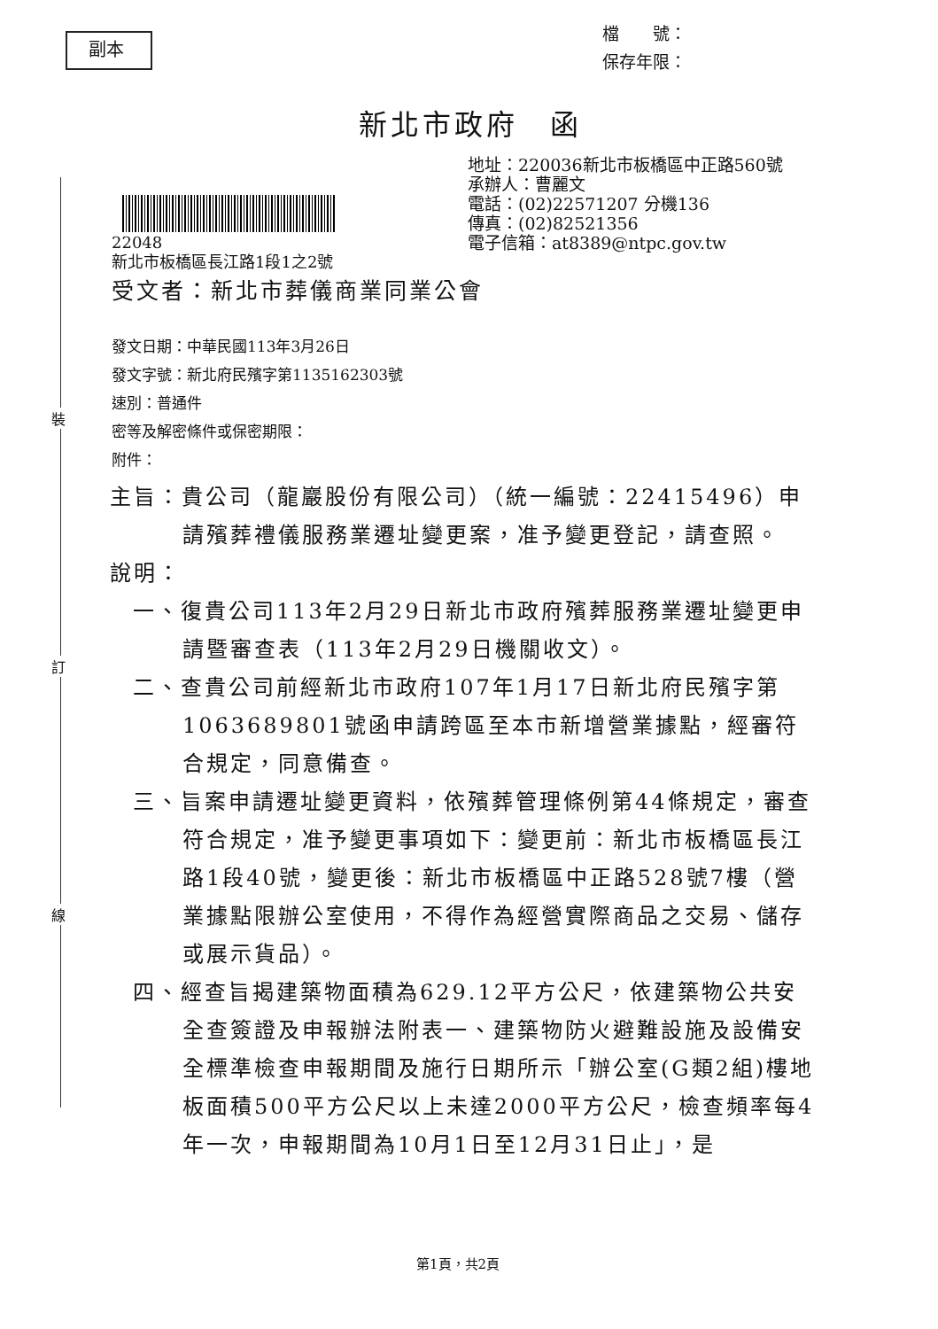副本
檔　　號：
保存年限：
新北市政府　函
裝
訂
線
地址：220036新北市板橋區中正路560號
承辦人：曹麗文
電話：(02)22571207 分機136
傳真：(02)82521356
電子信箱：at8389@ntpc.gov.tw
22048
新北市板橋區長江路1段1之2號
受文者：新北市葬儀商業同業公會
發文日期：中華民國113年3月26日
發文字號：新北府民殯字第1135162303號
速別：普通件
密等及解密條件或保密期限：
附件：
主旨：貴公司（龍巖股份有限公司）（統一編號：22415496）申請殯葬禮儀服務業遷址變更案，准予變更登記，請查照。
說明：
一、復貴公司113年2月29日新北市政府殯葬服務業遷址變更申請暨審查表（113年2月29日機關收文）。
二、查貴公司前經新北市政府107年1月17日新北府民殯字第1063689801號函申請跨區至本市新增營業據點，經審符合規定，同意備查。
三、旨案申請遷址變更資料，依殯葬管理條例第44條規定，審查符合規定，准予變更事項如下：變更前：新北市板橋區長江路1段40號，變更後：新北市板橋區中正路528號7樓（營業據點限辦公室使用，不得作為經營實際商品之交易、儲存或展示貨品）。
四、經查旨揭建築物面積為629.12平方公尺，依建築物公共安全查簽證及申報辦法附表一、建築物防火避難設施及設備安全標準檢查申報期間及施行日期所示「辦公室(G類2組)樓地板面積500平方公尺以上未達2000平方公尺，檢查頻率每4年一次，申報期間為10月1日至12月31日止」，是
第1頁，共2頁